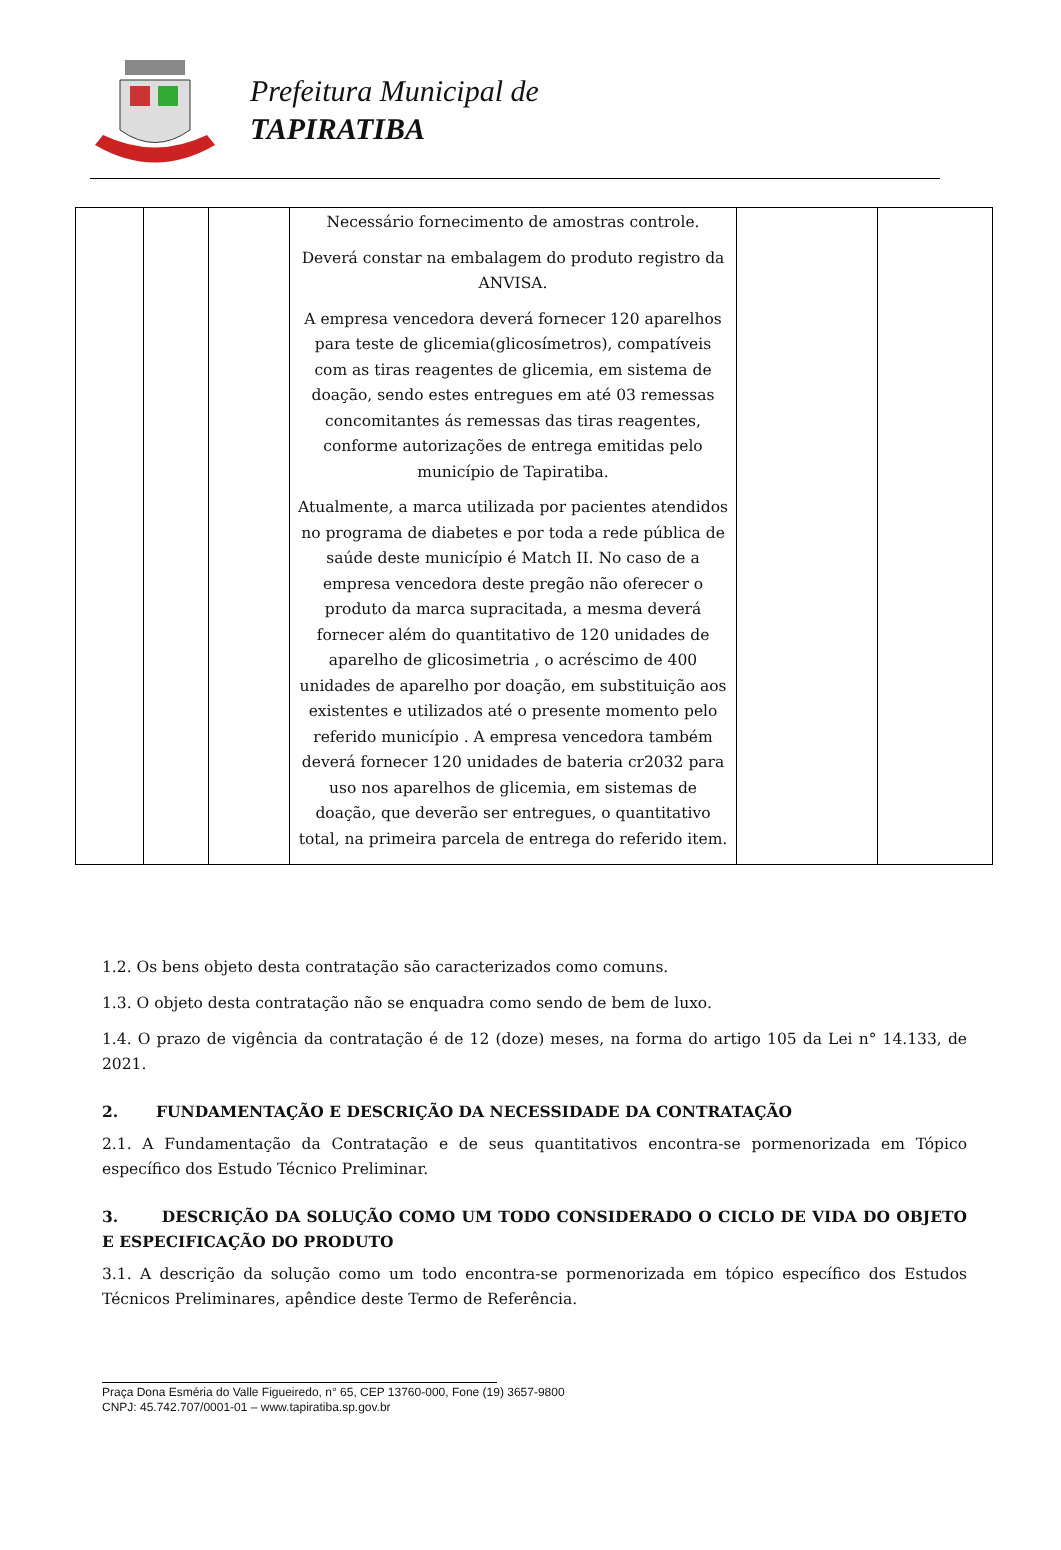Prefeitura Municipal de
TAPIRATIBA
| | | | Necessário fornecimento de amostras controle. Deverá constar na embalagem do produto registro da ANVISA. A empresa vencedora deverá fornecer 120 aparelhos para teste de glicemia(glicosímetros), compatíveis com as tiras reagentes de glicemia, em sistema de doação, sendo estes entregues em até 03 remessas concomitantes ás remessas das tiras reagentes, conforme autorizações de entrega emitidas pelo município de Tapiratiba. Atualmente, a marca utilizada por pacientes atendidos no programa de diabetes e por toda a rede pública de saúde deste município é Match II. No caso de a empresa vencedora deste pregão não oferecer o produto da marca supracitada, a mesma deverá fornecer além do quantitativo de 120 unidades de aparelho de glicosimetria , o acréscimo de 400 unidades de aparelho por doação, em substituição aos existentes e utilizados até o presente momento pelo referido município . A empresa vencedora também deverá fornecer 120 unidades de bateria cr2032 para uso nos aparelhos de glicemia, em sistemas de doação, que deverão ser entregues, o quantitativo total, na primeira parcela de entrega do referido item. | | |
1.2. Os bens objeto desta contratação são caracterizados como comuns.
1.3. O objeto desta contratação não se enquadra como sendo de bem de luxo.
1.4. O prazo de vigência da contratação é de 12 (doze) meses, na forma do artigo 105 da Lei n° 14.133, de 2021.
2. FUNDAMENTAÇÃO E DESCRIÇÃO DA NECESSIDADE DA CONTRATAÇÃO
2.1. A Fundamentação da Contratação e de seus quantitativos encontra-se pormenorizada em Tópico específico dos Estudo Técnico Preliminar.
3. DESCRIÇÃO DA SOLUÇÃO COMO UM TODO CONSIDERADO O CICLO DE VIDA DO OBJETO E ESPECIFICAÇÃO DO PRODUTO
3.1. A descrição da solução como um todo encontra-se pormenorizada em tópico específico dos Estudos Técnicos Preliminares, apêndice deste Termo de Referência.
Praça Dona Esméria do Valle Figueiredo, n° 65, CEP 13760-000, Fone (19) 3657-9800
CNPJ: 45.742.707/0001-01 – www.tapiratiba.sp.gov.br